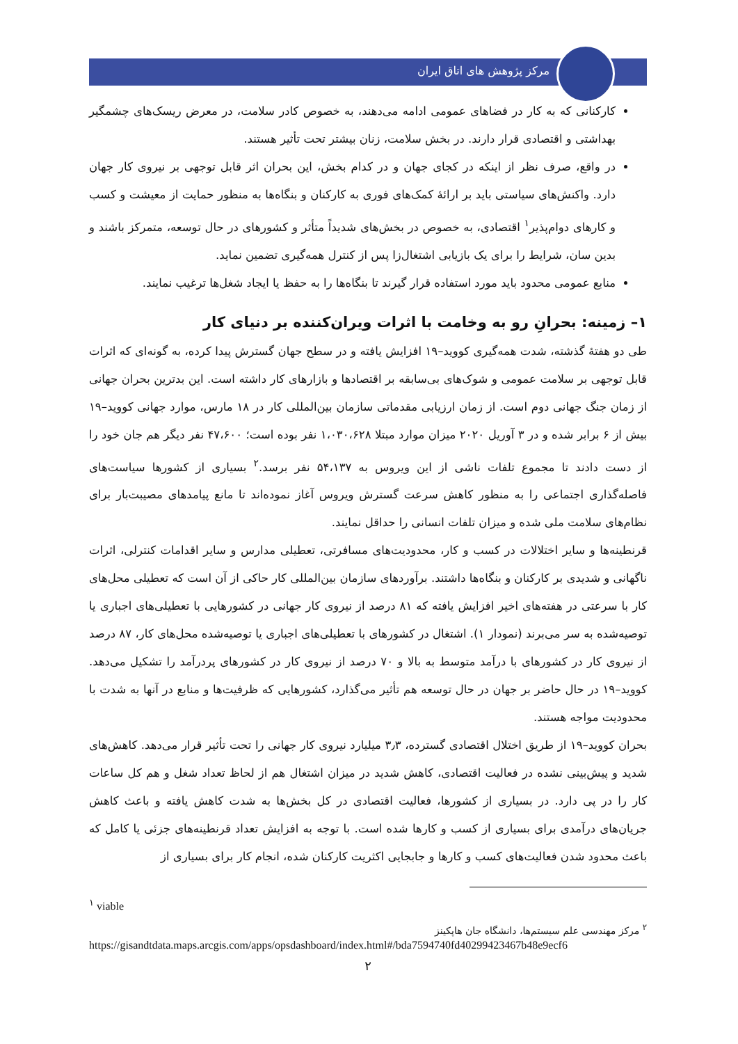مرکز پژوهش های اتاق ایران
کارکنانی که به کار در فضاهای عمومی ادامه می‌دهند، به خصوص کادر سلامت، در معرض ریسک‌های چشمگیر بهداشتی و اقتصادی قرار دارند. در بخش سلامت، زنان بیشتر تحت تأثیر هستند.
در واقع، صرف نظر از اینکه در کجای جهان و در کدام بخش، این بحران اثر قابل توجهی بر نیروی کار جهان دارد. واکنش‌های سیاستی باید بر ارائهٔ کمک‌های فوری به کارکنان و بنگاه‌ها به منظور حمایت از معیشت و کسب و کارهای دوام‌پذیر<sup>۱</sup> اقتصادی، به خصوص در بخش‌های شدیداً متأثر و کشورهای در حال توسعه، متمرکز باشند و بدین سان، شرایط را برای یک بازیابی اشتغال‌زا پس از کنترل همه‌گیری تضمین نماید.
منابع عمومی محدود باید مورد استفاده قرار گیرند تا بنگاه‌ها را به حفظ یا ایجاد شغل‌ها ترغیب نمایند.
۱– زمینه: بحرانِ رو به وخامت با اثرات ویران‌کننده بر دنیای کار
طی دو هفتهٔ گذشته، شدت همه‌گیری کووید–۱۹ افزایش یافته و در سطح جهان گسترش پیدا کرده، به گونه‌ای که اثرات قابل توجهی بر سلامت عمومی و شوک‌های بی‌سابقه بر اقتصادها و بازارهای کار داشته است. این بدترین بحران جهانی از زمان جنگ جهانی دوم است. از زمان ارزیابی مقدماتی سازمان بین‌المللی کار در ۱۸ مارس، موارد جهانی کووید–۱۹ بیش از ۶ برابر شده و در ۳ آوریل ۲۰۲۰ میزان موارد مبتلا ۱،۰۳۰،۶۲۸ نفر بوده است؛ ۴۷،۶۰۰ نفر دیگر هم جان خود را از دست دادند تا مجموع تلفات ناشی از این ویروس به ۵۴،۱۳۷ نفر برسد.<sup>۲</sup> بسیاری از کشورها سیاست‌های فاصله‌گذاری اجتماعی را به منظور کاهش سرعت گسترش ویروس آغاز نموده‌اند تا مانع پیامدهای مصیبت‌بار برای نظام‌های سلامت ملی شده و میزان تلفات انسانی را حداقل نمایند.
قرنطینه‌ها و سایر اختلالات در کسب و کار، محدودیت‌های مسافرتی، تعطیلی مدارس و سایر اقدامات کنترلی، اثرات ناگهانی و شدیدی بر کارکنان و بنگاه‌ها داشتند. برآوردهای سازمان بین‌المللی کار حاکی از آن است که تعطیلی محل‌های کار با سرعتی در هفته‌های اخیر افزایش یافته که ۸۱ درصد از نیروی کار جهانی در کشورهایی با تعطیلی‌های اجباری یا توصیه‌شده به سر می‌برند (نمودار ۱). اشتغال در کشورهای با تعطیلی‌های اجباری یا توصیه‌شده محل‌های کار، ۸۷ درصد از نیروی کار در کشورهای با درآمد متوسط به بالا و ۷۰ درصد از نیروی کار در کشورهای پردرآمد را تشکیل می‌دهد. کووید–۱۹ در حال حاضر بر جهان در حال توسعه هم تأثیر می‌گذارد، کشورهایی که ظرفیت‌ها و منابع در آنها به شدت با محدودیت مواجه هستند.
بحران کووید–۱۹ از طریق اختلال اقتصادی گسترده، ۳٫۳ میلیارد نیروی کار جهانی را تحت تأثیر قرار می‌دهد. کاهش‌های شدید و پیش‌بینی نشده در فعالیت اقتصادی، کاهش شدید در میزان اشتغال هم از لحاظ تعداد شغل و هم کل ساعات کار را در پی دارد. در بسیاری از کشورها، فعالیت اقتصادی در کل بخش‌ها به شدت کاهش یافته و باعث کاهش جریان‌های درآمدی برای بسیاری از کسب و کارها شده است. با توجه به افزایش تعداد قرنطینه‌های جزئی یا کامل که باعث محدود شدن فعالیت‌های کسب و کارها و جابجایی اکثریت کارکنان شده، انجام کار برای بسیاری از
<sup>۱</sup> viable
<sup>۲</sup> مرکز مهندسی علم سیستم‌ها، دانشگاه جان هاپکینز
https://gisandtdata.maps.arcgis.com/apps/opsdashboard/index.html#/bda7594740fd40299423467b48e9ecf6
۲